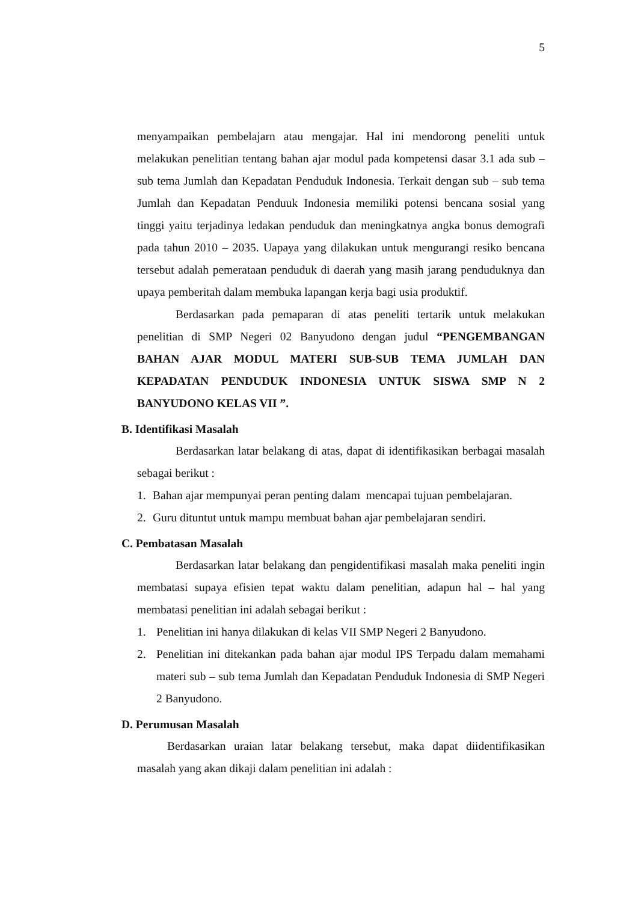5
menyampaikan pembelajarn atau mengajar. Hal ini mendorong peneliti untuk melakukan penelitian tentang bahan ajar modul pada kompetensi dasar 3.1 ada sub – sub tema Jumlah dan Kepadatan Penduduk Indonesia. Terkait dengan sub – sub tema Jumlah dan Kepadatan Penduuk Indonesia memiliki potensi bencana sosial yang tinggi yaitu terjadinya ledakan penduduk dan meningkatnya angka bonus demografi pada tahun 2010 – 2035. Uapaya yang dilakukan untuk mengurangi resiko bencana tersebut adalah pemerataan penduduk di daerah yang masih jarang penduduknya dan upaya pemberitah dalam membuka lapangan kerja bagi usia produktif.
Berdasarkan pada pemaparan di atas peneliti tertarik untuk melakukan penelitian di SMP Negeri 02 Banyudono dengan judul “PENGEMBANGAN BAHAN AJAR MODUL MATERI SUB-SUB TEMA JUMLAH DAN KEPADATAN PENDUDUK INDONESIA UNTUK SISWA SMP N 2 BANYUDONO KELAS VII ”.
B. Identifikasi Masalah
Berdasarkan latar belakang di atas, dapat di identifikasikan berbagai masalah sebagai berikut :
1. Bahan ajar mempunyai peran penting dalam mencapai tujuan pembelajaran.
2. Guru dituntut untuk mampu membuat bahan ajar pembelajaran sendiri.
C. Pembatasan Masalah
Berdasarkan latar belakang dan pengidentifikasi masalah maka peneliti ingin membatasi supaya efisien tepat waktu dalam penelitian, adapun hal – hal yang membatasi penelitian ini adalah sebagai berikut :
1. Penelitian ini hanya dilakukan di kelas VII SMP Negeri 2 Banyudono.
2. Penelitian ini ditekankan pada bahan ajar modul IPS Terpadu dalam memahami materi sub – sub tema Jumlah dan Kepadatan Penduduk Indonesia di SMP Negeri 2 Banyudono.
D. Perumusan Masalah
Berdasarkan uraian latar belakang tersebut, maka dapat diidentifikasikan masalah yang akan dikaji dalam penelitian ini adalah :